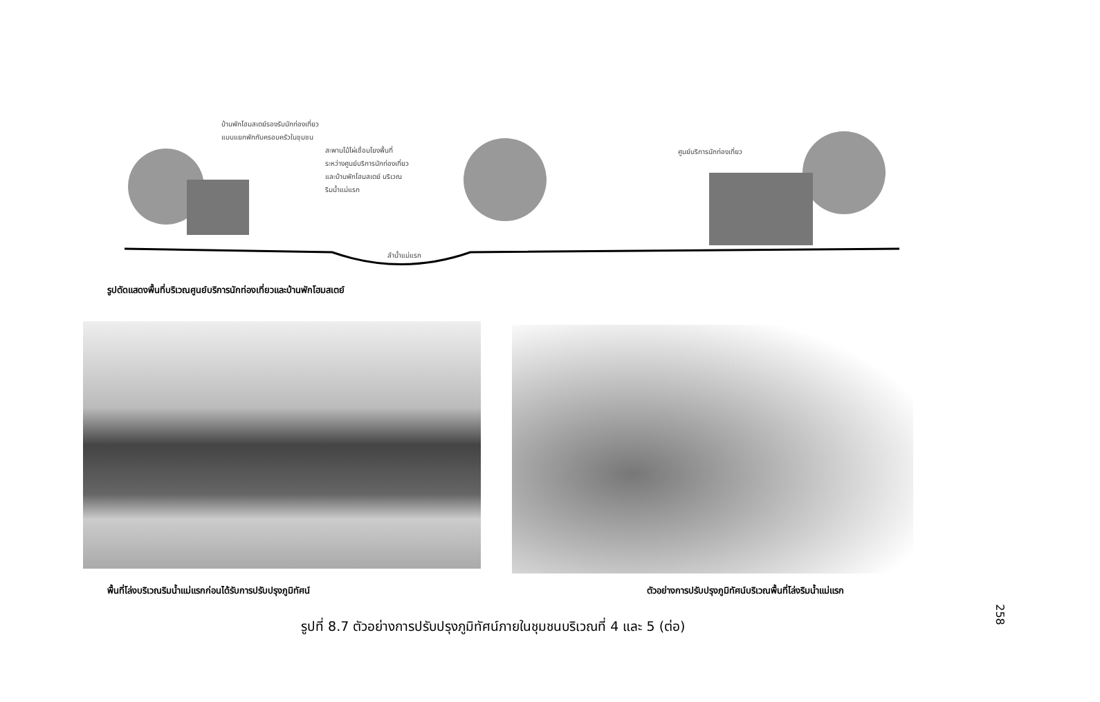บ้านพักโฮมสเตย์รองรับนักท่องเที่ยว
แบบแยกพักกับครอบครัวในชุมชน
สะพานไม้ไผ่เชื่อมโยงพื้นที่
ระหว่างศูนย์บริการนักท่องเที่ยว
และบ้านพักโฮมสเตย์ บริเวณ
ริมน้ำแม่แรก
ศูนย์บริการนักท่องเที่ยว
ลำน้ำแม่แรก
รูปตัดแสดงพื้นที่บริเวณศูนย์บริการนักท่องเที่ยวและบ้านพักโฮมสเตย์
พื้นที่โล่งบริเวณริมน้ำแม่แรกก่อนได้รับการปรับปรุงภูมิทัศน์
ตัวอย่างการปรับปรุงภูมิทัศน์บริเวณพื้นที่โล่งริมน้ำแม่แรก
รูปที่ 8.7 ตัวอย่างการปรับปรุงภูมิทัศน์ภายในชุมชนบริเวณที่ 4 และ 5 (ต่อ)
258